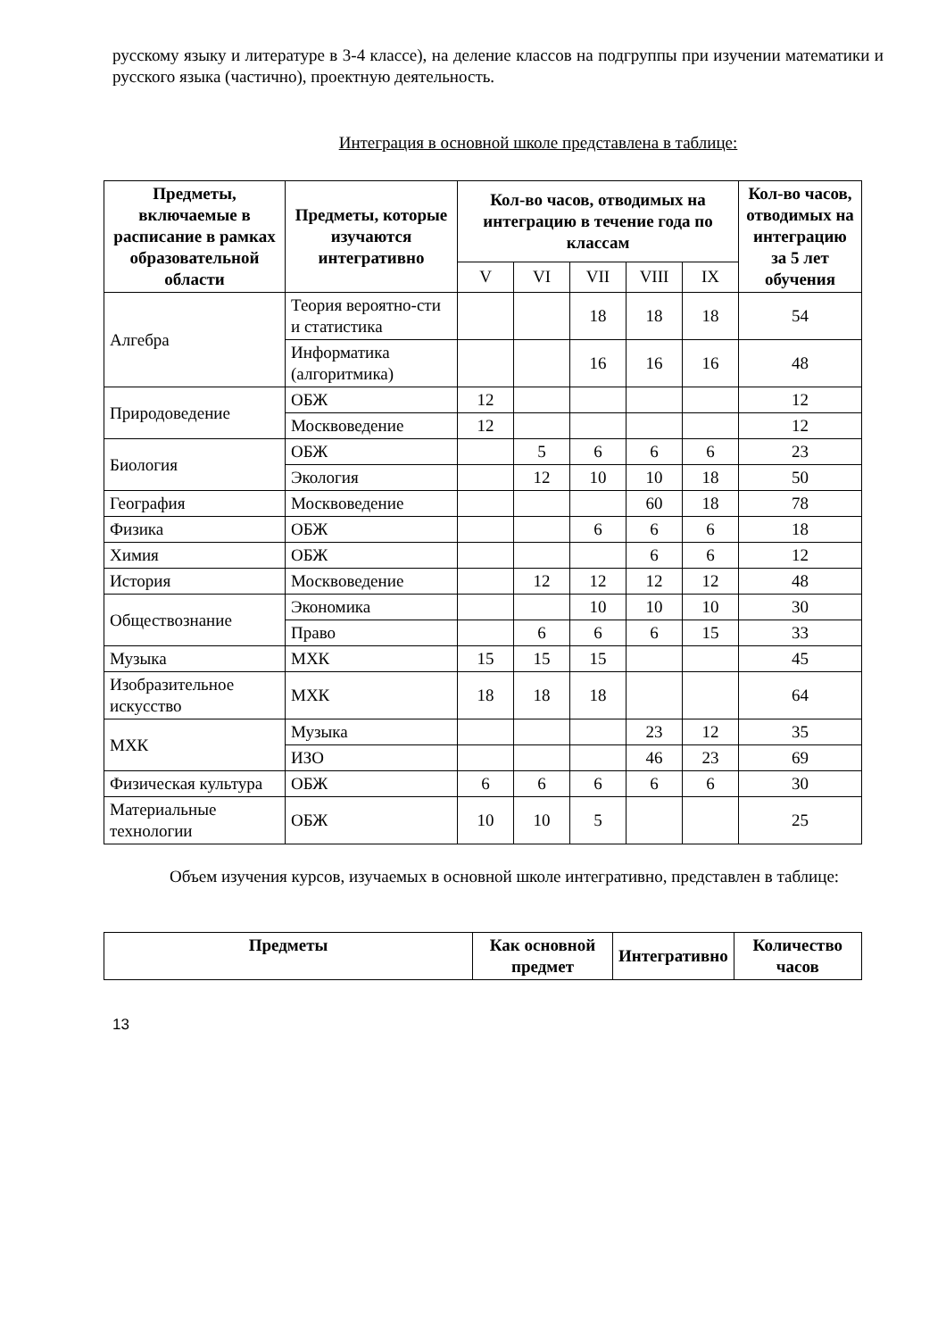русскому языку и литературе в 3-4 классе), на деление классов на подгруппы при изучении математики и русского языка (частично), проектную деятельность.
Интеграция в основной школе представлена в таблице:
| Предметы, включаемые в расписание в рамках образовательной области | Предметы, которые изучаются интегративно | Кол-во часов, отводимых на интеграцию в течение года по классам | | | | | Кол-во часов, отводимых на интеграцию за 5 лет обучения |
| --- | --- | --- | --- | --- | --- | --- | --- |
| | | V | VI | VII | VIII | IX | |
| Алгебра | Теория вероятно-сти и статистика | | | 18 | 18 | 18 | 54 |
| | Информатика (алгоритмика) | | | 16 | 16 | 16 | 48 |
| Природоведение | ОБЖ | 12 | | | | | 12 |
| | Москвоведение | 12 | | | | | 12 |
| Биология | ОБЖ | | 5 | 6 | 6 | 6 | 23 |
| | Экология | | 12 | 10 | 10 | 18 | 50 |
| География | Москвоведение | | | | 60 | 18 | 78 |
| Физика | ОБЖ | | | 6 | 6 | 6 | 18 |
| Химия | ОБЖ | | | | 6 | 6 | 12 |
| История | Москвоведение | | 12 | 12 | 12 | 12 | 48 |
| Обществознание | Экономика | | | 10 | 10 | 10 | 30 |
| | Право | | 6 | 6 | 6 | 15 | 33 |
| Музыка | МХК | 15 | 15 | 15 | | | 45 |
| Изобразительное искусство | МХК | 18 | 18 | 18 | | | 64 |
| МХК | Музыка | | | | 23 | 12 | 35 |
| | ИЗО | | | | 46 | 23 | 69 |
| Физическая культура | ОБЖ | 6 | 6 | 6 | 6 | 6 | 30 |
| Материальные технологии | ОБЖ | 10 | 10 | 5 | | | 25 |
Объем изучения курсов, изучаемых в основной школе интегративно, представлен в таблице:
| Предметы | Как основной предмет | Интегративно | Количество часов |
| --- | --- | --- | --- |
13